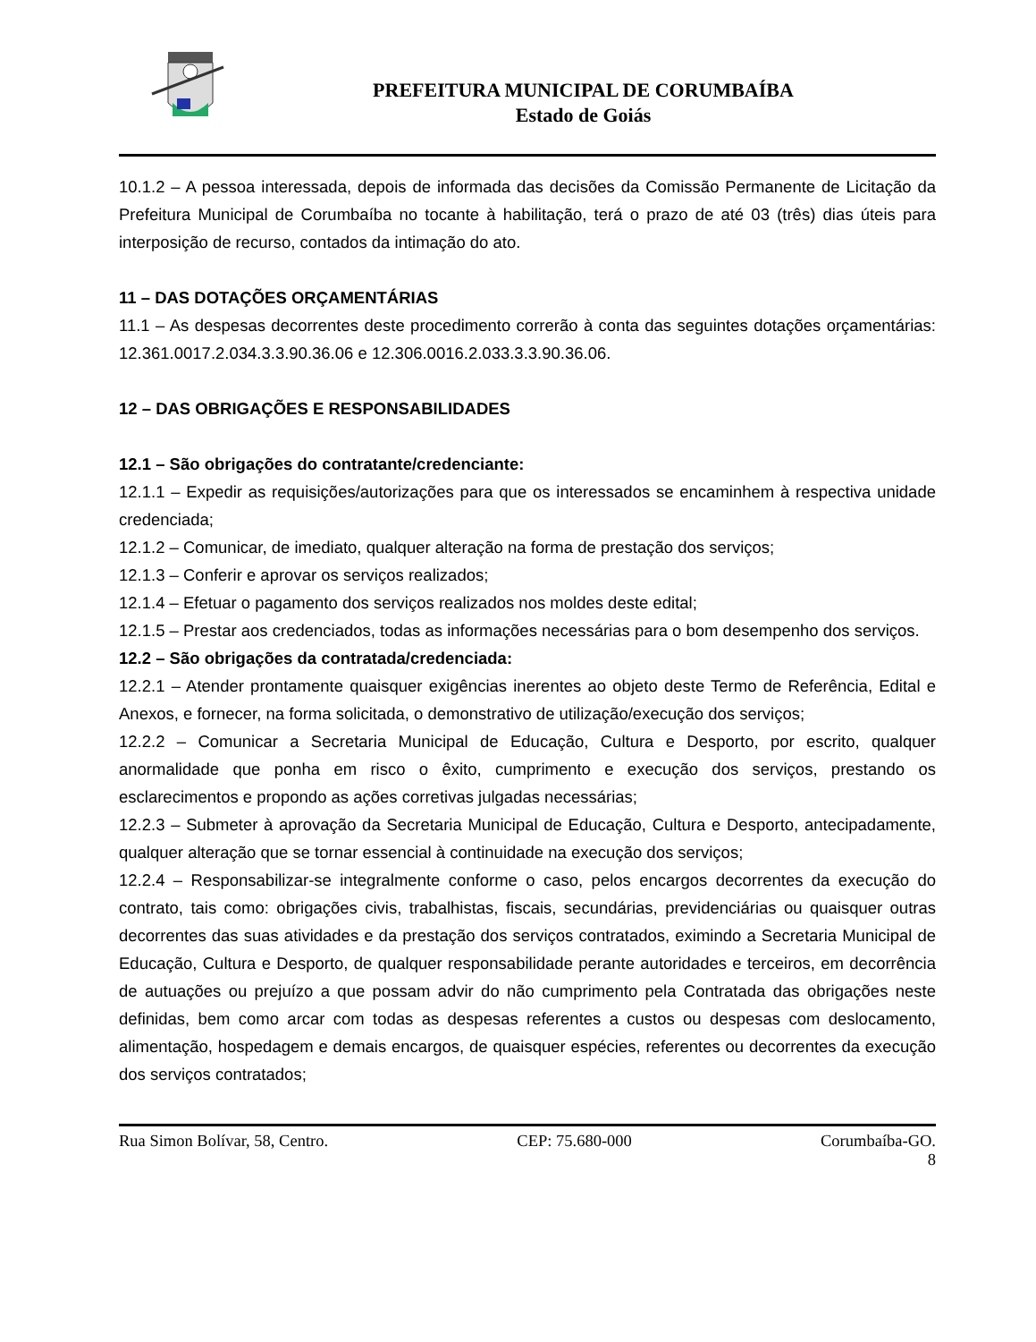PREFEITURA MUNICIPAL DE CORUMBAÍBA
Estado de Goiás
10.1.2 – A pessoa interessada, depois de informada das decisões da Comissão Permanente de Licitação da Prefeitura Municipal de Corumbaíba no tocante à habilitação, terá o prazo de até 03 (três) dias úteis para interposição de recurso, contados da intimação do ato.
11 – DAS DOTAÇÕES ORÇAMENTÁRIAS
11.1 – As despesas decorrentes deste procedimento correrão à conta das seguintes dotações orçamentárias: 12.361.0017.2.034.3.3.90.36.06 e 12.306.0016.2.033.3.3.90.36.06.
12 – DAS OBRIGAÇÕES E RESPONSABILIDADES
12.1 – São obrigações do contratante/credenciante:
12.1.1 – Expedir as requisições/autorizações para que os interessados se encaminhem à respectiva unidade credenciada;
12.1.2 – Comunicar, de imediato, qualquer alteração na forma de prestação dos serviços;
12.1.3 – Conferir e aprovar os serviços realizados;
12.1.4 – Efetuar o pagamento dos serviços realizados nos moldes deste edital;
12.1.5 – Prestar aos credenciados, todas as informações necessárias para o bom desempenho dos serviços.
12.2 – São obrigações da contratada/credenciada:
12.2.1 – Atender prontamente quaisquer exigências inerentes ao objeto deste Termo de Referência, Edital e Anexos, e fornecer, na forma solicitada, o demonstrativo de utilização/execução dos serviços;
12.2.2 – Comunicar a Secretaria Municipal de Educação, Cultura e Desporto, por escrito, qualquer anormalidade que ponha em risco o êxito, cumprimento e execução dos serviços, prestando os esclarecimentos e propondo as ações corretivas julgadas necessárias;
12.2.3 – Submeter à aprovação da Secretaria Municipal de Educação, Cultura e Desporto, antecipadamente, qualquer alteração que se tornar essencial à continuidade na execução dos serviços;
12.2.4 – Responsabilizar-se integralmente conforme o caso, pelos encargos decorrentes da execução do contrato, tais como: obrigações civis, trabalhistas, fiscais, secundárias, previdenciárias ou quaisquer outras decorrentes das suas atividades e da prestação dos serviços contratados, eximindo a Secretaria Municipal de Educação, Cultura e Desporto, de qualquer responsabilidade perante autoridades e terceiros, em decorrência de autuações ou prejuízo a que possam advir do não cumprimento pela Contratada das obrigações neste definidas, bem como arcar com todas as despesas referentes a custos ou despesas com deslocamento, alimentação, hospedagem e demais encargos, de quaisquer espécies, referentes ou decorrentes da execução dos serviços contratados;
Rua Simon Bolívar, 58, Centro. CEP: 75.680-000 Corumbaíba-GO.
8